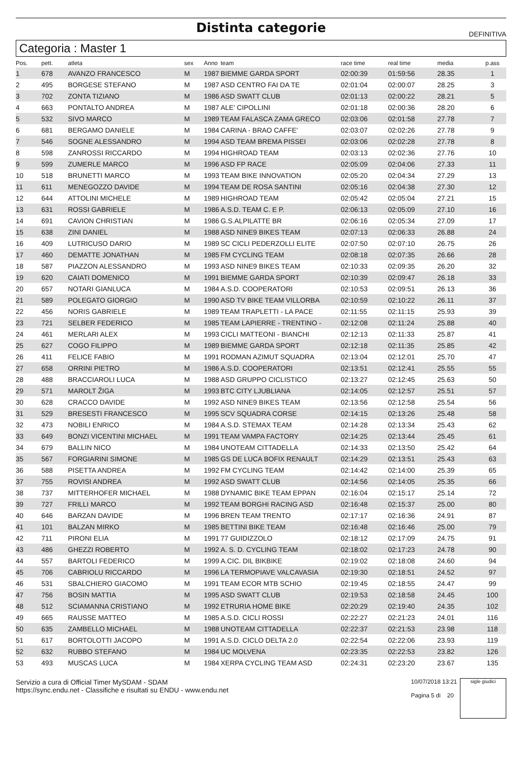Distinta categorie
DEFINITIVA
Categoria : Master 1
| Pos. | pett. | atleta | sex | Anno | team | race time | real time | media | p.ass |
| --- | --- | --- | --- | --- | --- | --- | --- | --- | --- |
| 1 | 678 | AVANZO FRANCESCO | M | 1987 | BIEMME GARDA SPORT | 02:00:39 | 01:59:56 | 28.35 | 1 |
| 2 | 495 | BORGESE STEFANO | M | 1987 | ASD CENTRO FAI DA TE | 02:01:04 | 02:00:07 | 28.25 | 3 |
| 3 | 702 | ZONTA TIZIANO | M | 1986 | ASD SWATT CLUB | 02:01:13 | 02:00:22 | 28.21 | 5 |
| 4 | 663 | PONTALTO ANDREA | M | 1987 | ALE' CIPOLLINI | 02:01:18 | 02:00:36 | 28.20 | 6 |
| 5 | 532 | SIVO MARCO | M | 1989 | TEAM FALASCA ZAMA GRECO | 02:03:06 | 02:01:58 | 27.78 | 7 |
| 6 | 681 | BERGAMO DANIELE | M | 1984 | CARINA - BRAO CAFFE' | 02:03:07 | 02:02:26 | 27.78 | 9 |
| 7 | 546 | SOGNE ALESSANDRO | M | 1994 | ASD TEAM BREMA PISSEI | 02:03:06 | 02:02:28 | 27.78 | 8 |
| 8 | 598 | ZANROSSI RICCARDO | M | 1994 | HIGHROAD TEAM | 02:03:13 | 02:02:36 | 27.76 | 10 |
| 9 | 599 | ZUMERLE MARCO | M | 1996 | ASD FP RACE | 02:05:09 | 02:04:06 | 27.33 | 11 |
| 10 | 518 | BRUNETTI MARCO | M | 1993 | TEAM BIKE INNOVATION | 02:05:20 | 02:04:34 | 27.29 | 13 |
| 11 | 611 | MENEGOZZO DAVIDE | M | 1994 | TEAM DE ROSA SANTINI | 02:05:16 | 02:04:38 | 27.30 | 12 |
| 12 | 644 | ATTOLINI MICHELE | M | 1989 | HIGHROAD TEAM | 02:05:42 | 02:05:04 | 27.21 | 15 |
| 13 | 631 | ROSSI GABRIELE | M | 1986 | A.S.D. TEAM C. E P. | 02:06:13 | 02:05:09 | 27.10 | 16 |
| 14 | 691 | CAVION CHRISTIAN | M | 1986 | G.S.ALPILATTE BR | 02:06:16 | 02:05:34 | 27.09 | 17 |
| 15 | 638 | ZINI DANIEL | M | 1988 | ASD NINE9 BIKES TEAM | 02:07:13 | 02:06:33 | 26.88 | 24 |
| 16 | 409 | LUTRICUSO DARIO | M | 1989 | SC CICLI PEDERZOLLI ELITE | 02:07:50 | 02:07:10 | 26.75 | 26 |
| 17 | 460 | DEMATTE JONATHAN | M | 1985 | FM CYCLING TEAM | 02:08:18 | 02:07:35 | 26.66 | 28 |
| 18 | 587 | PIAZZON ALESSANDRO | M | 1993 | ASD NINE9 BIKES TEAM | 02:10:33 | 02:09:35 | 26.20 | 32 |
| 19 | 620 | CAIATI DOMENICO | M | 1991 | BIEMME GARDA SPORT | 02:10:39 | 02:09:47 | 26.18 | 33 |
| 20 | 657 | NOTARI GIANLUCA | M | 1984 | A.S.D. COOPERATORI | 02:10:53 | 02:09:51 | 26.13 | 36 |
| 21 | 589 | POLEGATO GIORGIO | M | 1990 | ASD TV BIKE TEAM VILLORBA | 02:10:59 | 02:10:22 | 26.11 | 37 |
| 22 | 456 | NORIS GABRIELE | M | 1989 | TEAM TRAPLETTI - LA PACE | 02:11:55 | 02:11:15 | 25.93 | 39 |
| 23 | 721 | SELBER FEDERICO | M | 1985 | TEAM LAPIERRE - TRENTINO - | 02:12:08 | 02:11:24 | 25.88 | 40 |
| 24 | 461 | MERLARI ALEX | M | 1993 | CICLI MATTEONI - BIANCHI | 02:12:13 | 02:11:33 | 25.87 | 41 |
| 25 | 627 | COGO FILIPPO | M | 1989 | BIEMME GARDA SPORT | 02:12:18 | 02:11:35 | 25.85 | 42 |
| 26 | 411 | FELICE FABIO | M | 1991 | RODMAN AZIMUT SQUADRA | 02:13:04 | 02:12:01 | 25.70 | 47 |
| 27 | 658 | ORRINI PIETRO | M | 1986 | A.S.D. COOPERATORI | 02:13:51 | 02:12:41 | 25.55 | 55 |
| 28 | 488 | BRACCIAROLI LUCA | M | 1988 | ASD GRUPPO CICLISTICO | 02:13:27 | 02:12:45 | 25.63 | 50 |
| 29 | 571 | MAROLT ŽIGA | M | 1993 | BTC CITY LJUBLIANA | 02:14:05 | 02:12:57 | 25.51 | 57 |
| 30 | 628 | CRACCO DAVIDE | M | 1992 | ASD NINE9 BIKES TEAM | 02:13:56 | 02:12:58 | 25.54 | 56 |
| 31 | 529 | BRESESTI FRANCESCO | M | 1995 | SCV SQUADRA CORSE | 02:14:15 | 02:13:26 | 25.48 | 58 |
| 32 | 473 | NOBILI ENRICO | M | 1984 | A.S.D. STEMAX TEAM | 02:14:28 | 02:13:34 | 25.43 | 62 |
| 33 | 649 | BONZI VICENTINI MICHAEL | M | 1991 | TEAM VAMPA FACTORY | 02:14:25 | 02:13:44 | 25.45 | 61 |
| 34 | 679 | BALLIN NICO | M | 1984 | UNOTEAM CITTADELLA | 02:14:33 | 02:13:50 | 25.42 | 64 |
| 35 | 567 | FORGIARINI SIMONE | M | 1985 | GS DE LUCA BOFIX RENAULT | 02:14:29 | 02:13:51 | 25.43 | 63 |
| 36 | 588 | PISETTA ANDREA | M | 1992 | FM CYCLING TEAM | 02:14:42 | 02:14:00 | 25.39 | 65 |
| 37 | 755 | ROVISI ANDREA | M | 1992 | ASD SWATT CLUB | 02:14:56 | 02:14:05 | 25.35 | 66 |
| 38 | 737 | MITTERHOFER MICHAEL | M | 1988 | DYNAMIC BIKE TEAM EPPAN | 02:16:04 | 02:15:17 | 25.14 | 72 |
| 39 | 727 | FRILLI MARCO | M | 1992 | TEAM BORGHI RACING ASD | 02:16:48 | 02:15:37 | 25.00 | 80 |
| 40 | 646 | BARZAN DAVIDE | M | 1996 | BREN TEAM TRENTO | 02:17:17 | 02:16:36 | 24.91 | 87 |
| 41 | 101 | BALZAN MIRKO | M | 1985 | BETTINI BIKE TEAM | 02:16:48 | 02:16:46 | 25.00 | 79 |
| 42 | 711 | PIRONI ELIA | M | 1991 | 77 GUIDIZZOLO | 02:18:12 | 02:17:09 | 24.75 | 91 |
| 43 | 486 | GHEZZI ROBERTO | M | 1992 | A. S. D. CYCLING TEAM | 02:18:02 | 02:17:23 | 24.78 | 90 |
| 44 | 557 | BARTOLI FEDERICO | M | 1999 | A.CIC. DIL BIKBIKE | 02:19:02 | 02:18:08 | 24.60 | 94 |
| 45 | 706 | CABRIOLU RICCARDO | M | 1996 | LA TERMOPIAVE VALCAVASIA | 02:19:30 | 02:18:51 | 24.52 | 97 |
| 46 | 531 | SBALCHIERO GIACOMO | M | 1991 | TEAM ECOR MTB SCHIO | 02:19:45 | 02:18:55 | 24.47 | 99 |
| 47 | 756 | BOSIN MATTIA | M | 1995 | ASD SWATT CLUB | 02:19:53 | 02:18:58 | 24.45 | 100 |
| 48 | 512 | SCIAMANNA CRISTIANO | M | 1992 | ETRURIA HOME BIKE | 02:20:29 | 02:19:40 | 24.35 | 102 |
| 49 | 665 | RAUSSE MATTEO | M | 1985 | A.S.D. CICLI ROSSI | 02:22:27 | 02:21:23 | 24.01 | 116 |
| 50 | 635 | ZAMBELLO MICHAEL | M | 1988 | UNOTEAM CITTADELLA | 02:22:37 | 02:21:53 | 23.98 | 118 |
| 51 | 617 | BORTOLOTTI JACOPO | M | 1991 | A.S.D. CICLO DELTA 2.0 | 02:22:54 | 02:22:06 | 23.93 | 119 |
| 52 | 632 | RUBBO STEFANO | M | 1984 | UC MOLVENA | 02:23:35 | 02:22:53 | 23.82 | 126 |
| 53 | 493 | MUSCAS LUCA | M | 1984 | XERPA CYCLING TEAM ASD | 02:24:31 | 02:23:20 | 23.67 | 135 |
Servizio a cura di Official Timer MySDAM - SDAM
https://sync.endu.net - Classifiche e risultati su ENDU - www.endu.net
10/07/2018 13:21
Pagina 5 di 20
sigle giudici